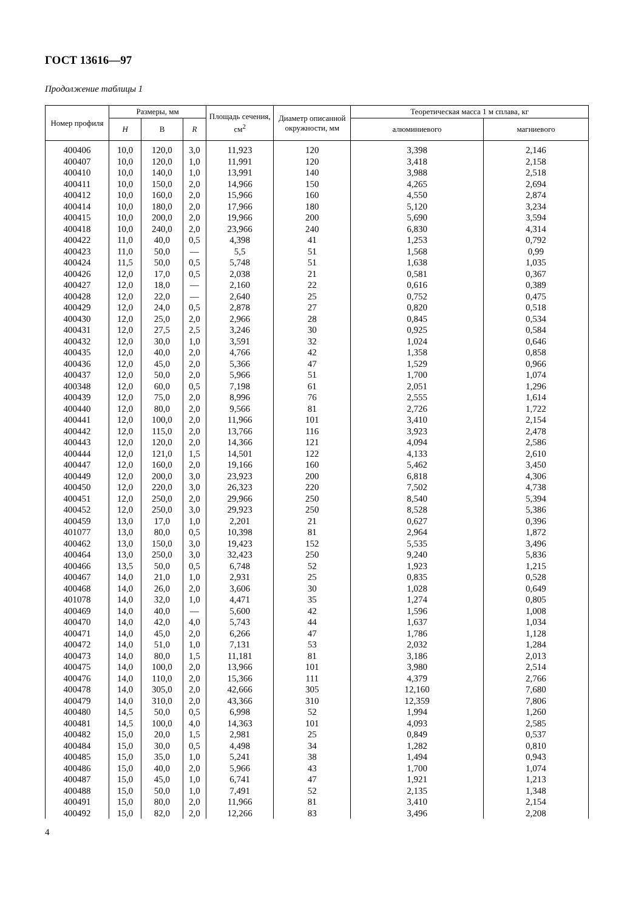ГОСТ 13616—97
Продолжение таблицы 1
| Номер профиля | Размеры, мм | | | Площадь сечения, см<sup>2</sup> | Диаметр описанной окружности, мм | Теоретическая масса 1 м сплава, кг | |
| --- | --- | --- | --- | --- | --- | --- | --- |
| | H | B | R | | | алюминиевого | магниевого |
| 400406 | 10,0 | 120,0 | 3,0 | 11,923 | 120 | 3,398 | 2,146 |
| 400407 | 10,0 | 120,0 | 1,0 | 11,991 | 120 | 3,418 | 2,158 |
| 400410 | 10,0 | 140,0 | 1,0 | 13,991 | 140 | 3,988 | 2,518 |
| 400411 | 10,0 | 150,0 | 2,0 | 14,966 | 150 | 4,265 | 2,694 |
| 400412 | 10,0 | 160,0 | 2,0 | 15,966 | 160 | 4,550 | 2,874 |
| 400414 | 10,0 | 180,0 | 2,0 | 17,966 | 180 | 5,120 | 3,234 |
| 400415 | 10,0 | 200,0 | 2,0 | 19,966 | 200 | 5,690 | 3,594 |
| 400418 | 10,0 | 240,0 | 2,0 | 23,966 | 240 | 6,830 | 4,314 |
| 400422 | 11,0 | 40,0 | 0,5 | 4,398 | 41 | 1,253 | 0,792 |
| 400423 | 11,0 | 50,0 | — | 5,5 | 51 | 1,568 | 0,99 |
| 400424 | 11,5 | 50,0 | 0,5 | 5,748 | 51 | 1,638 | 1,035 |
| 400426 | 12,0 | 17,0 | 0,5 | 2,038 | 21 | 0,581 | 0,367 |
| 400427 | 12,0 | 18,0 | — | 2,160 | 22 | 0,616 | 0,389 |
| 400428 | 12,0 | 22,0 | — | 2,640 | 25 | 0,752 | 0,475 |
| 400429 | 12,0 | 24,0 | 0,5 | 2,878 | 27 | 0,820 | 0,518 |
| 400430 | 12,0 | 25,0 | 2,0 | 2,966 | 28 | 0,845 | 0,534 |
| 400431 | 12,0 | 27,5 | 2,5 | 3,246 | 30 | 0,925 | 0,584 |
| 400432 | 12,0 | 30,0 | 1,0 | 3,591 | 32 | 1,024 | 0,646 |
| 400435 | 12,0 | 40,0 | 2,0 | 4,766 | 42 | 1,358 | 0,858 |
| 400436 | 12,0 | 45,0 | 2,0 | 5,366 | 47 | 1,529 | 0,966 |
| 400437 | 12,0 | 50,0 | 2,0 | 5,966 | 51 | 1,700 | 1,074 |
| 400348 | 12,0 | 60,0 | 0,5 | 7,198 | 61 | 2,051 | 1,296 |
| 400439 | 12,0 | 75,0 | 2,0 | 8,996 | 76 | 2,555 | 1,614 |
| 400440 | 12,0 | 80,0 | 2,0 | 9,566 | 81 | 2,726 | 1,722 |
| 400441 | 12,0 | 100,0 | 2,0 | 11,966 | 101 | 3,410 | 2,154 |
| 400442 | 12,0 | 115,0 | 2,0 | 13,766 | 116 | 3,923 | 2,478 |
| 400443 | 12,0 | 120,0 | 2,0 | 14,366 | 121 | 4,094 | 2,586 |
| 400444 | 12,0 | 121,0 | 1,5 | 14,501 | 122 | 4,133 | 2,610 |
| 400447 | 12,0 | 160,0 | 2,0 | 19,166 | 160 | 5,462 | 3,450 |
| 400449 | 12,0 | 200,0 | 3,0 | 23,923 | 200 | 6,818 | 4,306 |
| 400450 | 12,0 | 220,0 | 3,0 | 26,323 | 220 | 7,502 | 4,738 |
| 400451 | 12,0 | 250,0 | 2,0 | 29,966 | 250 | 8,540 | 5,394 |
| 400452 | 12,0 | 250,0 | 3,0 | 29,923 | 250 | 8,528 | 5,386 |
| 400459 | 13,0 | 17,0 | 1,0 | 2,201 | 21 | 0,627 | 0,396 |
| 401077 | 13,0 | 80,0 | 0,5 | 10,398 | 81 | 2,964 | 1,872 |
| 400462 | 13,0 | 150,0 | 3,0 | 19,423 | 152 | 5,535 | 3,496 |
| 400464 | 13,0 | 250,0 | 3,0 | 32,423 | 250 | 9,240 | 5,836 |
| 400466 | 13,5 | 50,0 | 0,5 | 6,748 | 52 | 1,923 | 1,215 |
| 400467 | 14,0 | 21,0 | 1,0 | 2,931 | 25 | 0,835 | 0,528 |
| 400468 | 14,0 | 26,0 | 2,0 | 3,606 | 30 | 1,028 | 0,649 |
| 401078 | 14,0 | 32,0 | 1,0 | 4,471 | 35 | 1,274 | 0,805 |
| 400469 | 14,0 | 40,0 | — | 5,600 | 42 | 1,596 | 1,008 |
| 400470 | 14,0 | 42,0 | 4,0 | 5,743 | 44 | 1,637 | 1,034 |
| 400471 | 14,0 | 45,0 | 2,0 | 6,266 | 47 | 1,786 | 1,128 |
| 400472 | 14,0 | 51,0 | 1,0 | 7,131 | 53 | 2,032 | 1,284 |
| 400473 | 14,0 | 80,0 | 1,5 | 11,181 | 81 | 3,186 | 2,013 |
| 400475 | 14,0 | 100,0 | 2,0 | 13,966 | 101 | 3,980 | 2,514 |
| 400476 | 14,0 | 110,0 | 2,0 | 15,366 | 111 | 4,379 | 2,766 |
| 400478 | 14,0 | 305,0 | 2,0 | 42,666 | 305 | 12,160 | 7,680 |
| 400479 | 14,0 | 310,0 | 2,0 | 43,366 | 310 | 12,359 | 7,806 |
| 400480 | 14,5 | 50,0 | 0,5 | 6,998 | 52 | 1,994 | 1,260 |
| 400481 | 14,5 | 100,0 | 4,0 | 14,363 | 101 | 4,093 | 2,585 |
| 400482 | 15,0 | 20,0 | 1,5 | 2,981 | 25 | 0,849 | 0,537 |
| 400484 | 15,0 | 30,0 | 0,5 | 4,498 | 34 | 1,282 | 0,810 |
| 400485 | 15,0 | 35,0 | 1,0 | 5,241 | 38 | 1,494 | 0,943 |
| 400486 | 15,0 | 40,0 | 2,0 | 5,966 | 43 | 1,700 | 1,074 |
| 400487 | 15,0 | 45,0 | 1,0 | 6,741 | 47 | 1,921 | 1,213 |
| 400488 | 15,0 | 50,0 | 1,0 | 7,491 | 52 | 2,135 | 1,348 |
| 400491 | 15,0 | 80,0 | 2,0 | 11,966 | 81 | 3,410 | 2,154 |
| 400492 | 15,0 | 82,0 | 2,0 | 12,266 | 83 | 3,496 | 2,208 |
4